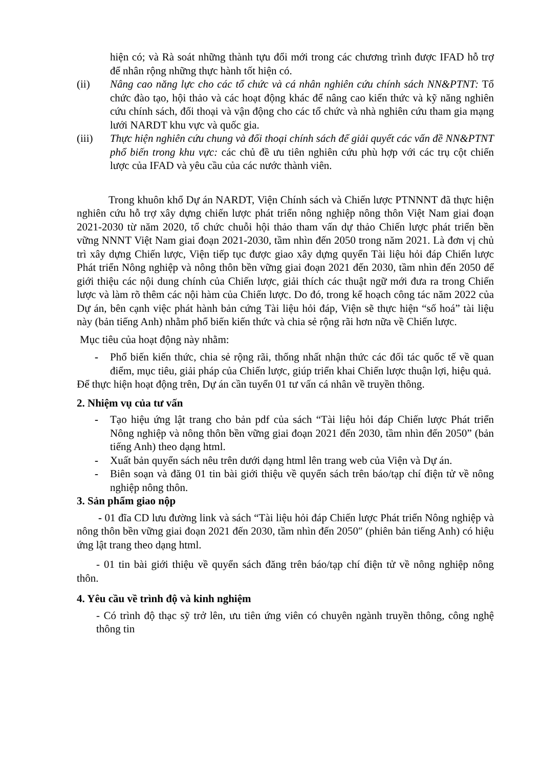hiện có; và Rà soát những thành tựu đổi mới trong các chương trình được IFAD hỗ trợ để nhân rộng những thực hành tốt hiện có.
(ii) Nâng cao năng lực cho các tổ chức và cá nhân nghiên cứu chính sách NN&PTNT: Tổ chức đào tạo, hội thảo và các hoạt động khác để nâng cao kiến thức và kỹ năng nghiên cứu chính sách, đối thoại và vận động cho các tổ chức và nhà nghiên cứu tham gia mạng lưới NARDT khu vực và quốc gia.
(iii) Thực hiện nghiên cứu chung và đối thoại chính sách để giải quyết các vấn đề NN&PTNT phổ biến trong khu vực: các chủ đề ưu tiên nghiên cứu phù hợp với các trụ cột chiến lược của IFAD và yêu cầu của các nước thành viên.
Trong khuôn khổ Dự án NARDT, Viện Chính sách và Chiến lược PTNNNT đã thực hiện nghiên cứu hỗ trợ xây dựng chiến lược phát triển nông nghiệp nông thôn Việt Nam giai đoạn 2021-2030 từ năm 2020, tổ chức chuỗi hội thảo tham vấn dự thảo Chiến lược phát triển bền vững NNNT Việt Nam giai đoạn 2021-2030, tầm nhìn đến 2050 trong năm 2021. Là đơn vị chủ trì xây dựng Chiến lược, Viện tiếp tục được giao xây dựng quyển Tài liệu hỏi đáp Chiến lược Phát triển Nông nghiệp và nông thôn bền vững giai đoạn 2021 đến 2030, tầm nhìn đến 2050 để giới thiệu các nội dung chính của Chiến lược, giải thích các thuật ngữ mới đưa ra trong Chiến lược và làm rõ thêm các nội hàm của Chiến lược. Do đó, trong kế hoạch công tác năm 2022 của Dự án, bên cạnh việc phát hành bản cứng Tài liệu hỏi đáp, Viện sẽ thực hiện “số hoá” tài liệu này (bản tiếng Anh) nhằm phổ biến kiến thức và chia sẻ rộng rãi hơn nữa về Chiến lược.
Mục tiêu của hoạt động này nhằm:
- Phổ biến kiến thức, chia sẻ rộng rãi, thống nhất nhận thức các đối tác quốc tế về quan điểm, mục tiêu, giải pháp của Chiến lược, giúp triển khai Chiến lược thuận lợi, hiệu quả.
Để thực hiện hoạt động trên, Dự án cần tuyển 01 tư vấn cá nhân về truyền thông.
2. Nhiệm vụ của tư vấn
- Tạo hiệu ứng lật trang cho bản pdf của sách “Tài liệu hỏi đáp Chiến lược Phát triển Nông nghiệp và nông thôn bền vững giai đoạn 2021 đến 2030, tầm nhìn đến 2050” (bản tiếng Anh) theo dạng html.
- Xuất bản quyển sách nêu trên dưới dạng html lên trang web của Viện và Dự án.
- Biên soạn và đăng 01 tin bài giới thiệu về quyển sách trên báo/tạp chí điện tử về nông nghiệp nông thôn.
3. Sản phẩm giao nộp
- 01 đĩa CD lưu đường link và sách “Tài liệu hỏi đáp Chiến lược Phát triển Nông nghiệp và nông thôn bền vững giai đoạn 2021 đến 2030, tầm nhìn đến 2050″ (phiên bản tiếng Anh) có hiệu ứng lật trang theo dạng html.
- 01 tin bài giới thiệu về quyển sách đăng trên báo/tạp chí điện tử về nông nghiệp nông thôn.
4. Yêu cầu về trình độ và kinh nghiệm
- Có trình độ thạc sỹ trở lên, ưu tiên ứng viên có chuyên ngành truyền thông, công nghệ thông tin